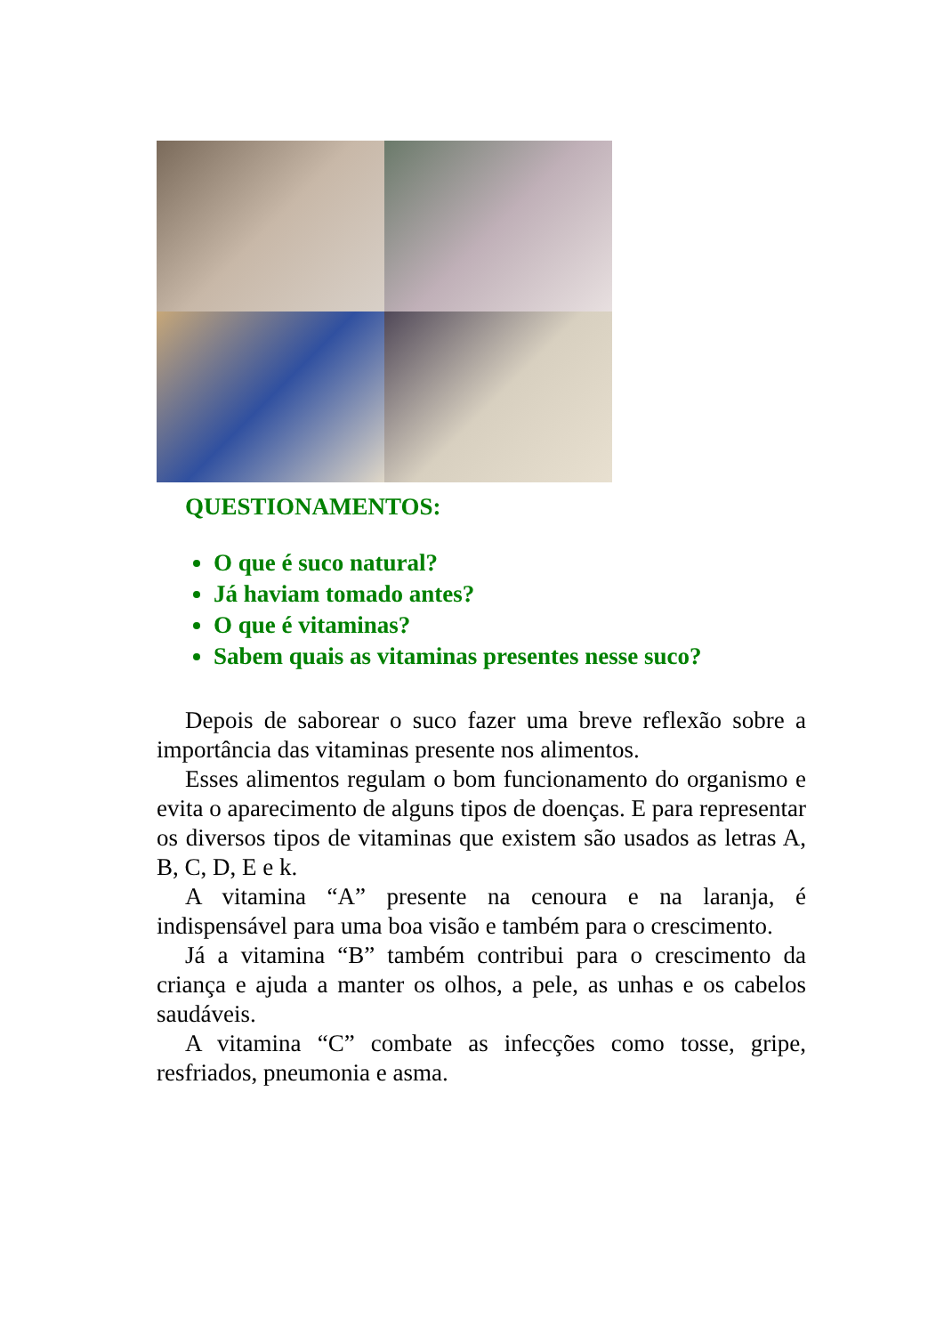QUESTIONAMENTOS:
O que é suco natural?
Já haviam tomado antes?
O que é vitaminas?
Sabem quais as vitaminas presentes nesse suco?
Depois de saborear o suco fazer uma breve reflexão sobre a importância das vitaminas presente nos alimentos.
Esses alimentos regulam o bom funcionamento do organismo e evita o aparecimento de alguns tipos de doenças. E para representar os diversos tipos de vitaminas que existem são usados as letras A, B, C, D, E e k.
A vitamina “A” presente na cenoura e na laranja, é indispensável para uma boa visão e também para o crescimento.
Já a vitamina “B” também contribui para o crescimento da criança e ajuda a manter os olhos, a pele, as unhas e os cabelos saudáveis.
A vitamina “C” combate as infecções como tosse, gripe, resfriados, pneumonia e asma.